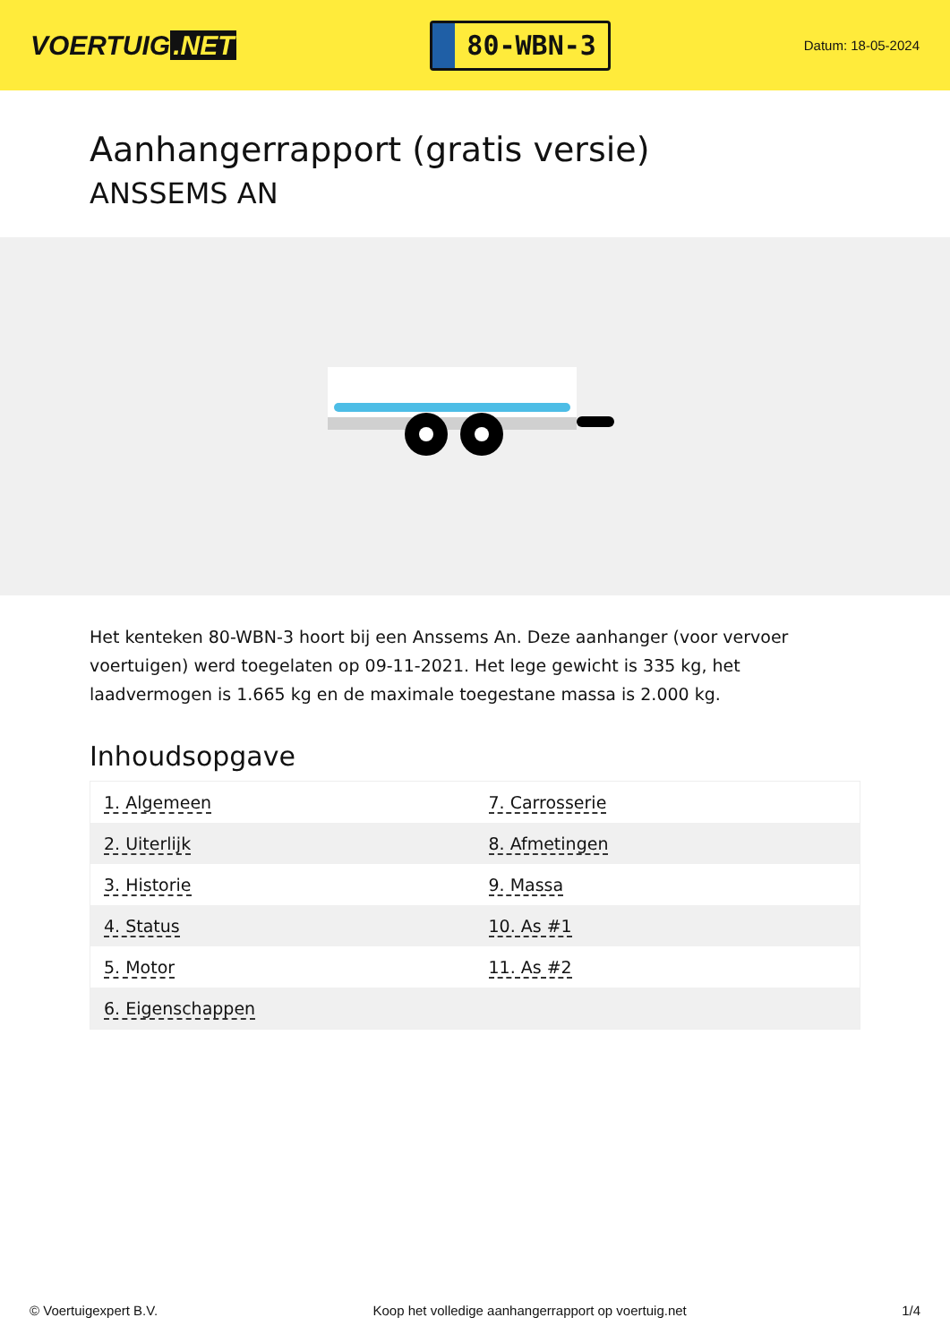VOERTUIG.NET
80-WBN-3
Datum: 18-05-2024
Aanhangerrapport (gratis versie)
ANSSEMS AN
Het kenteken 80-WBN-3 hoort bij een Anssems An. Deze aanhanger (voor vervoer voertuigen) werd toegelaten op 09-11-2021. Het lege gewicht is 335 kg, het laadvermogen is 1.665 kg en de maximale toegestane massa is 2.000 kg.
Inhoudsopgave
| 1. Algemeen | 7. Carrosserie |
| 2. Uiterlijk | 8. Afmetingen |
| 3. Historie | 9. Massa |
| 4. Status | 10. As #1 |
| 5. Motor | 11. As #2 |
| 6. Eigenschappen | |
© Voertuigexpert B.V. Koop het volledige aanhangerrapport op voertuig.net
1/4